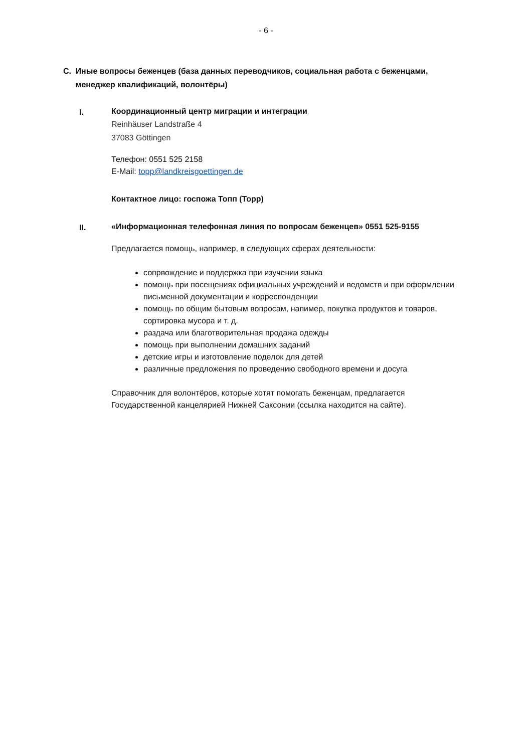- 6 -
C. Иные вопросы беженцев (база данных переводчиков, социальная работа с беженцами, менеджер квалификаций, волонтёры)
I.
Координационный центр миграции и интеграции
Reinhäuser Landstraße 4
37083 Göttingen
Телефон: 0551 525 2158
E-Mail: topp@landkreisgoettingen.de
Контактное лицо: госпожа Топп (Topp)
II.
«Информационная телефонная линия по вопросам беженцев» 0551 525-9155
Предлагается помощь, например, в следующих сферах деятельности:
сопрвождение и поддержка при изучении языка
помощь при посещениях официальных учреждений и ведомств и при оформлении письменной документации и корреспонденции
помощь по общим бытовым вопросам, напимер, покупка продуктов и товаров, сортировка мусора и т. д.
раздача или благотворительная продажа одежды
помощь при выполнении домашних заданий
детские игры и изготовление поделок для детей
различные предложения по проведению свободного времени и досуга
Справочник для волонтёров, которые хотят помогать беженцам, предлагается Государственной канцелярией Нижней Саксонии (ссылка находится на сайте).